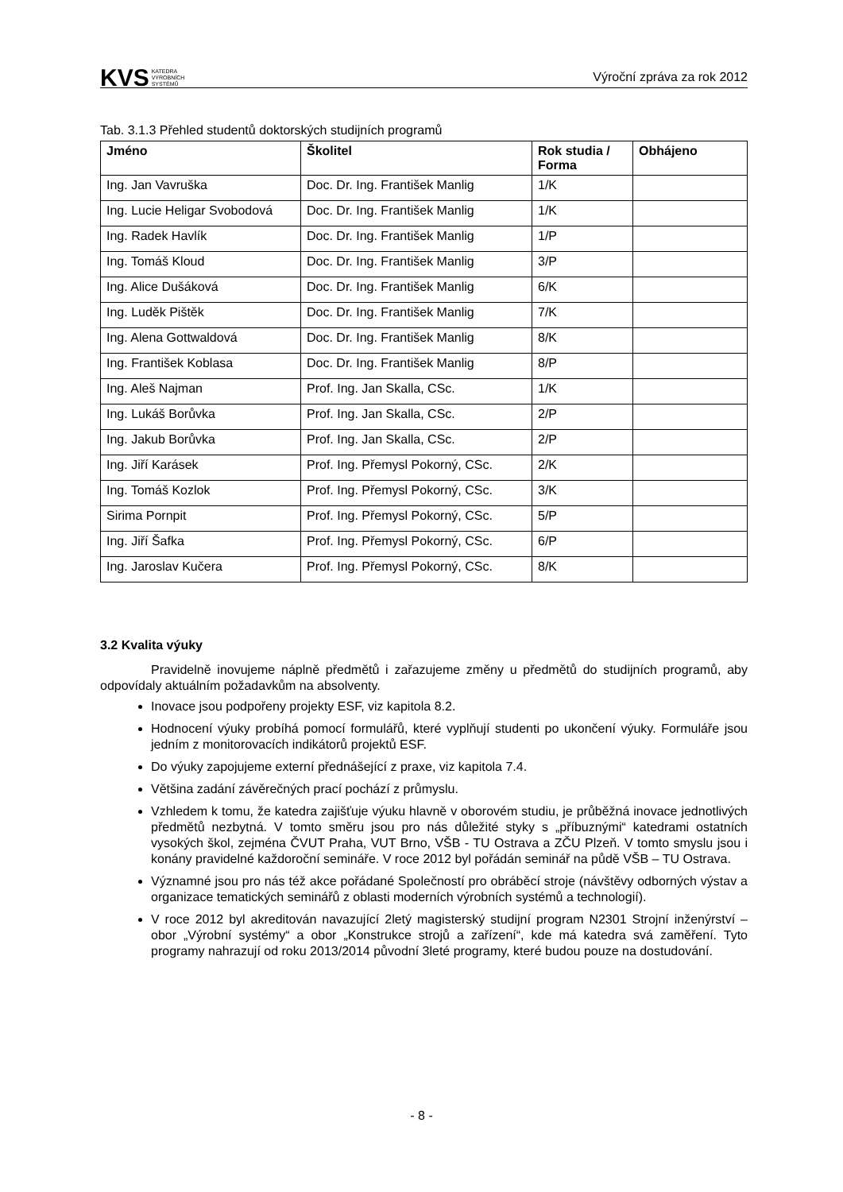KVS KATEDRA
VÝROBNÍCH
SYSTÉMŮ
Výroční zpráva za rok 2012
Tab. 3.1.3 Přehled studentů doktorských studijních programů
| Jméno | Školitel | Rok studia / Forma | Obhájeno |
| --- | --- | --- | --- |
| Ing. Jan Vavruška | Doc. Dr. Ing. František Manlig | 1/K | |
| Ing. Lucie Heligar Svobodová | Doc. Dr. Ing. František Manlig | 1/K | |
| Ing. Radek Havlík | Doc. Dr. Ing. František Manlig | 1/P | |
| Ing. Tomáš Kloud | Doc. Dr. Ing. František Manlig | 3/P | |
| Ing. Alice Dušáková | Doc. Dr. Ing. František Manlig | 6/K | |
| Ing. Luděk Pištěk | Doc. Dr. Ing. František Manlig | 7/K | |
| Ing. Alena Gottwaldová | Doc. Dr. Ing. František Manlig | 8/K | |
| Ing. František Koblasa | Doc. Dr. Ing. František Manlig | 8/P | |
| Ing. Aleš Najman | Prof. Ing. Jan Skalla, CSc. | 1/K | |
| Ing. Lukáš Borůvka | Prof. Ing. Jan Skalla, CSc. | 2/P | |
| Ing. Jakub Borůvka | Prof. Ing. Jan Skalla, CSc. | 2/P | |
| Ing. Jiří Karásek | Prof. Ing. Přemysl Pokorný, CSc. | 2/K | |
| Ing. Tomáš Kozlok | Prof. Ing. Přemysl Pokorný, CSc. | 3/K | |
| Sirima Pornpit | Prof. Ing. Přemysl Pokorný, CSc. | 5/P | |
| Ing. Jiří Šafka | Prof. Ing. Přemysl Pokorný, CSc. | 6/P | |
| Ing. Jaroslav Kučera | Prof. Ing. Přemysl Pokorný, CSc. | 8/K | |
3.2 Kvalita výuky
Pravidelně inovujeme náplně předmětů i zařazujeme změny u předmětů do studijních programů, aby odpovídaly aktuálním požadavkům na absolventy.
Inovace jsou podpořeny projekty ESF, viz kapitola 8.2.
Hodnocení výuky probíhá pomocí formulářů, které vyplňují studenti po ukončení výuky. Formuláře jsou jedním z monitorovacích indikátorů projektů ESF.
Do výuky zapojujeme externí přednášející z praxe, viz kapitola 7.4.
Většina zadání závěrečných prací pochází z průmyslu.
Vzhledem k tomu, že katedra zajišťuje výuku hlavně v oborovém studiu, je průběžná inovace jednotlivých předmětů nezbytná. V tomto směru jsou pro nás důležité styky s „příbuznými“ katedrami ostatních vysokých škol, zejména ČVUT Praha, VUT Brno, VŠB - TU Ostrava a ZČU Plzeň. V tomto smyslu jsou i konány pravidelné každoroční semináře. V roce 2012 byl pořádán seminář na půdě VŠB – TU Ostrava.
Významné jsou pro nás též akce pořádané Společností pro obráběcí stroje (návštěvy odborných výstav a organizace tematických seminářů z oblasti moderních výrobních systémů a technologií).
V roce 2012 byl akreditován navazující 2letý magisterský studijní program N2301 Strojní inženýrství – obor „Výrobní systémy“ a obor „Konstrukce strojů a zařízení“, kde má katedra svá zaměření. Tyto programy nahrazují od roku 2013/2014 původní 3leté programy, které budou pouze na dostudování.
- 8 -